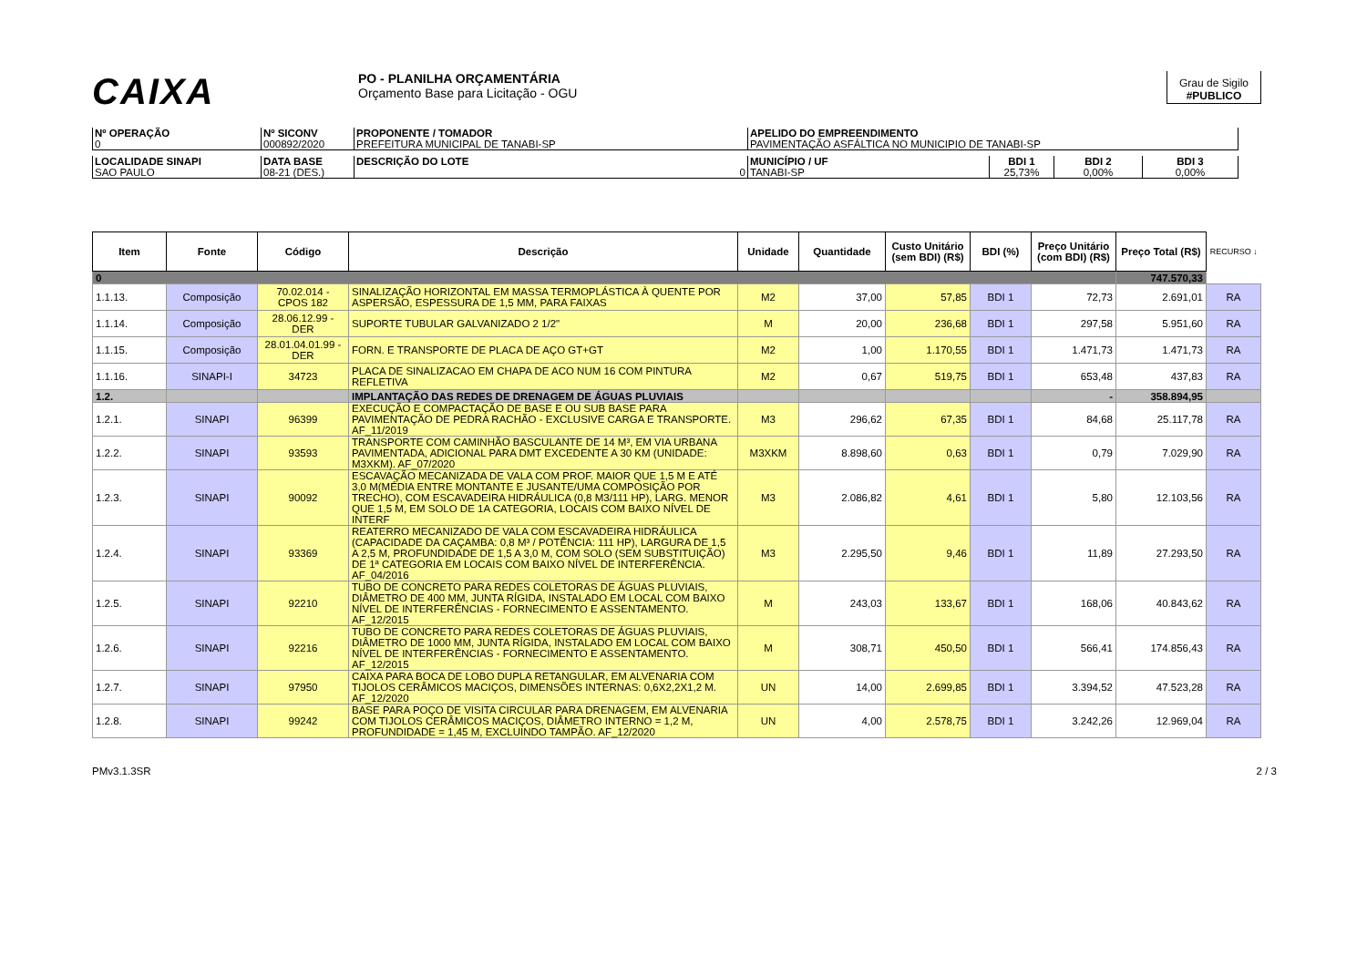CAIXA
PO - PLANILHA ORÇAMENTÁRIA
Orçamento Base para Licitação - OGU
Grau de Sigilo
#PUBLICO
| Nº OPERAÇÃO 0 | Nº SICONV 000892/2020 | PROPONENTE / TOMADOR PREFEITURA MUNICIPAL DE TANABI-SP | APELIDO DO EMPREENDIMENTO PAVIMENTAÇÃO ASFÁLTICA NO MUNICIPIO DE TANABI-SP |
| LOCALIDADE SINAPI SAO PAULO | DATA BASE 08-21 (DES.) | DESCRIÇÃO DO LOTE 0 | MUNICÍPIO / UF TANABI-SP | BDI 1 25,73% | BDI 2 0,00% | BDI 3 0,00% |
| Item | Fonte | Código | Descrição | Unidade | Quantidade | Custo Unitário (sem BDI) (R$) | BDI (%) | Preço Unitário (com BDI) (R$) | Preço Total (R$) | RECURSO ↓ |
| --- | --- | --- | --- | --- | --- | --- | --- | --- | --- | --- |
| 0 | | | | | | | | | 747.570,33 | |
| 1.1.13. | Composição | 70.02.014 - CPOS 182 | SINALIZAÇÃO HORIZONTAL EM MASSA TERMOPLÁSTICA À QUENTE POR ASPERSÃO, ESPESSURA DE 1,5 MM, PARA FAIXAS | M2 | 37,00 | 57,85 | BDI 1 | 72,73 | 2.691,01 | RA |
| 1.1.14. | Composição | 28.06.12.99 - DER | SUPORTE TUBULAR GALVANIZADO 2 1/2" | M | 20,00 | 236,68 | BDI 1 | 297,58 | 5.951,60 | RA |
| 1.1.15. | Composição | 28.01.04.01.99 - DER | FORN. E TRANSPORTE DE PLACA DE AÇO GT+GT | M2 | 1,00 | 1.170,55 | BDI 1 | 1.471,73 | 1.471,73 | RA |
| 1.1.16. | SINAPI-I | 34723 | PLACA DE SINALIZACAO EM CHAPA DE ACO NUM 16 COM PINTURA REFLETIVA | M2 | 0,67 | 519,75 | BDI 1 | 653,48 | 437,83 | RA |
| 1.2. | | | IMPLANTAÇÃO DAS REDES DE DRENAGEM DE ÁGUAS PLUVIAIS | | | | | - | 358.894,95 | |
| 1.2.1. | SINAPI | 96399 | EXECUÇÃO E COMPACTAÇÃO DE BASE E OU SUB BASE PARA PAVIMENTAÇÃO DE PEDRA RACHÃO - EXCLUSIVE CARGA E TRANSPORTE. AF_11/2019 | M3 | 296,62 | 67,35 | BDI 1 | 84,68 | 25.117,78 | RA |
| 1.2.2. | SINAPI | 93593 | TRANSPORTE COM CAMINHÃO BASCULANTE DE 14 M³, EM VIA URBANA PAVIMENTADA, ADICIONAL PARA DMT EXCEDENTE A 30 KM (UNIDADE: M3XKM). AF_07/2020 | M3XKM | 8.898,60 | 0,63 | BDI 1 | 0,79 | 7.029,90 | RA |
| 1.2.3. | SINAPI | 90092 | ESCAVAÇÃO MECANIZADA DE VALA COM PROF. MAIOR QUE 1,5 M E ATÉ 3,0 M(MÉDIA ENTRE MONTANTE E JUSANTE/UMA COMPOSIÇÃO POR TRECHO), COM ESCAVADEIRA HIDRÁULICA (0,8 M3/111 HP), LARG. MENOR QUE 1,5 M, EM SOLO DE 1A CATEGORIA, LOCAIS COM BAIXO NÍVEL DE INTERF | M3 | 2.086,82 | 4,61 | BDI 1 | 5,80 | 12.103,56 | RA |
| 1.2.4. | SINAPI | 93369 | REATERRO MECANIZADO DE VALA COM ESCAVADEIRA HIDRÁULICA (CAPACIDADE DA CAÇAMBA: 0,8 M³ / POTÊNCIA: 111 HP), LARGURA DE 1,5 A 2,5 M, PROFUNDIDADE DE 1,5 A 3,0 M, COM SOLO (SEM SUBSTITUIÇÃO) DE 1ª CATEGORIA EM LOCAIS COM BAIXO NÍVEL DE INTERFERÊNCIA. AF_04/2016 | M3 | 2.295,50 | 9,46 | BDI 1 | 11,89 | 27.293,50 | RA |
| 1.2.5. | SINAPI | 92210 | TUBO DE CONCRETO PARA REDES COLETORAS DE ÁGUAS PLUVIAIS, DIÂMETRO DE 400 MM, JUNTA RÍGIDA, INSTALADO EM LOCAL COM BAIXO NÍVEL DE INTERFERÊNCIAS - FORNECIMENTO E ASSENTAMENTO. AF_12/2015 | M | 243,03 | 133,67 | BDI 1 | 168,06 | 40.843,62 | RA |
| 1.2.6. | SINAPI | 92216 | TUBO DE CONCRETO PARA REDES COLETORAS DE ÁGUAS PLUVIAIS, DIÂMETRO DE 1000 MM, JUNTA RÍGIDA, INSTALADO EM LOCAL COM BAIXO NÍVEL DE INTERFERÊNCIAS - FORNECIMENTO E ASSENTAMENTO. AF_12/2015 | M | 308,71 | 450,50 | BDI 1 | 566,41 | 174.856,43 | RA |
| 1.2.7. | SINAPI | 97950 | CAIXA PARA BOCA DE LOBO DUPLA RETANGULAR, EM ALVENARIA COM TIJOLOS CERÂMICOS MACIÇOS, DIMENSÕES INTERNAS: 0,6X2,2X1,2 M. AF_12/2020 | UN | 14,00 | 2.699,85 | BDI 1 | 3.394,52 | 47.523,28 | RA |
| 1.2.8. | SINAPI | 99242 | BASE PARA POÇO DE VISITA CIRCULAR PARA DRENAGEM, EM ALVENARIA COM TIJOLOS CERÂMICOS MACIÇOS, DIÂMETRO INTERNO = 1,2 M, PROFUNDIDADE = 1,45 M, EXCLUINDO TAMPÃO. AF_12/2020 | UN | 4,00 | 2.578,75 | BDI 1 | 3.242,26 | 12.969,04 | RA |
PMv3.1.3SR 2 / 3